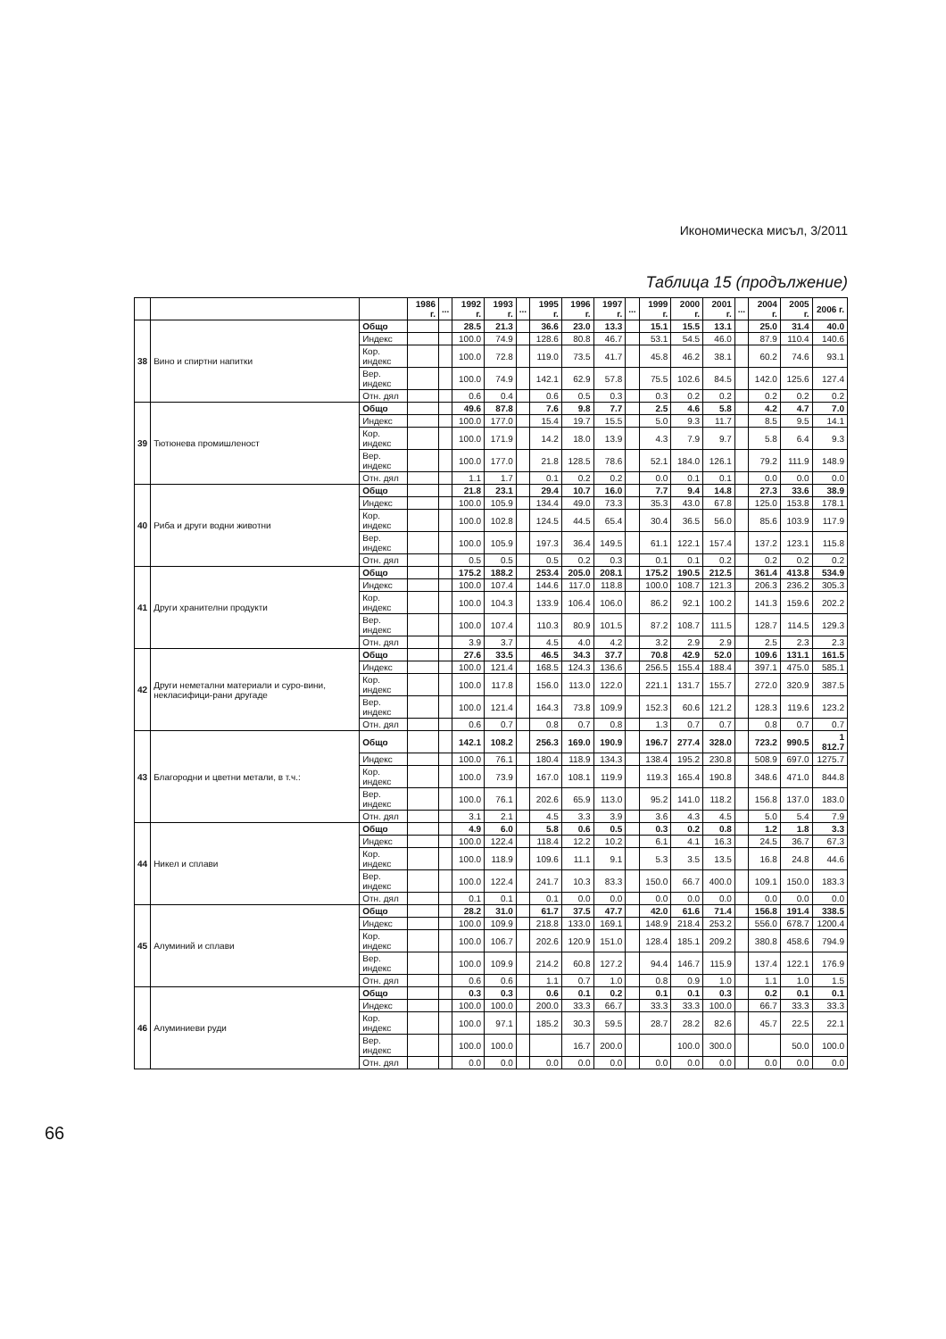Икономическа мисъл, 3/2011
Таблица 15 (продължение)
| | | | 1986 г. | ... | 1992 г. | 1993 г. | ... | 1995 г. | 1996 г. | 1997 г. | ... | 1999 г. | 2000 г. | 2001 г. | ... | 2004 г. | 2005 г. | 2006 г. |
| --- | --- | --- | --- | --- | --- | --- | --- | --- | --- | --- | --- | --- | --- | --- | --- | --- | --- | --- |
| 38 | Вино и спиртни напитки | Общо | | | 28.5 | 21.3 | | 36.6 | 23.0 | 13.3 | | 15.1 | 15.5 | 13.1 | | 25.0 | 31.4 | 40.0 |
| | | Индекс | | | 100.0 | 74.9 | | 128.6 | 80.8 | 46.7 | | 53.1 | 54.5 | 46.0 | | 87.9 | 110.4 | 140.6 |
| | | Кор. индекс | | | 100.0 | 72.8 | | 119.0 | 73.5 | 41.7 | | 45.8 | 46.2 | 38.1 | | 60.2 | 74.6 | 93.1 |
| | | Вер. индекс | | | 100.0 | 74.9 | | 142.1 | 62.9 | 57.8 | | 75.5 | 102.6 | 84.5 | | 142.0 | 125.6 | 127.4 |
| | | Отн. дял | | | 0.6 | 0.4 | | 0.6 | 0.5 | 0.3 | | 0.3 | 0.2 | 0.2 | | 0.2 | 0.2 | 0.2 |
| 39 | Тютюнева промишленост | Общо | | | 49.6 | 87.8 | | 7.6 | 9.8 | 7.7 | | 2.5 | 4.6 | 5.8 | | 4.2 | 4.7 | 7.0 |
| | | Индекс | | | 100.0 | 177.0 | | 15.4 | 19.7 | 15.5 | | 5.0 | 9.3 | 11.7 | | 8.5 | 9.5 | 14.1 |
| | | Кор. индекс | | | 100.0 | 171.9 | | 14.2 | 18.0 | 13.9 | | 4.3 | 7.9 | 9.7 | | 5.8 | 6.4 | 9.3 |
| | | Вер. индекс | | | 100.0 | 177.0 | | 21.8 | 128.5 | 78.6 | | 52.1 | 184.0 | 126.1 | | 79.2 | 111.9 | 148.9 |
| | | Отн. дял | | | 1.1 | 1.7 | | 0.1 | 0.2 | 0.2 | | 0.0 | 0.1 | 0.1 | | 0.0 | 0.0 | 0.0 |
| 40 | Риба и други водни животни | Общо | | | 21.8 | 23.1 | | 29.4 | 10.7 | 16.0 | | 7.7 | 9.4 | 14.8 | | 27.3 | 33.6 | 38.9 |
| | | Индекс | | | 100.0 | 105.9 | | 134.4 | 49.0 | 73.3 | | 35.3 | 43.0 | 67.8 | | 125.0 | 153.8 | 178.1 |
| | | Кор. индекс | | | 100.0 | 102.8 | | 124.5 | 44.5 | 65.4 | | 30.4 | 36.5 | 56.0 | | 85.6 | 103.9 | 117.9 |
| | | Вер. индекс | | | 100.0 | 105.9 | | 197.3 | 36.4 | 149.5 | | 61.1 | 122.1 | 157.4 | | 137.2 | 123.1 | 115.8 |
| | | Отн. дял | | | 0.5 | 0.5 | | 0.5 | 0.2 | 0.3 | | 0.1 | 0.1 | 0.2 | | 0.2 | 0.2 | 0.2 |
| 41 | Други хранителни продукти | Общо | | | 175.2 | 188.2 | | 253.4 | 205.0 | 208.1 | | 175.2 | 190.5 | 212.5 | | 361.4 | 413.8 | 534.9 |
| | | Индекс | | | 100.0 | 107.4 | | 144.6 | 117.0 | 118.8 | | 100.0 | 108.7 | 121.3 | | 206.3 | 236.2 | 305.3 |
| | | Кор. индекс | | | 100.0 | 104.3 | | 133.9 | 106.4 | 106.0 | | 86.2 | 92.1 | 100.2 | | 141.3 | 159.6 | 202.2 |
| | | Вер. индекс | | | 100.0 | 107.4 | | 110.3 | 80.9 | 101.5 | | 87.2 | 108.7 | 111.5 | | 128.7 | 114.5 | 129.3 |
| | | Отн. дял | | | 3.9 | 3.7 | | 4.5 | 4.0 | 4.2 | | 3.2 | 2.9 | 2.9 | | 2.5 | 2.3 | 2.3 |
| 42 | Други неметални материали и суро-вини, некласифици-рани другаде | Общо | | | 27.6 | 33.5 | | 46.5 | 34.3 | 37.7 | | 70.8 | 42.9 | 52.0 | | 109.6 | 131.1 | 161.5 |
| | | Индекс | | | 100.0 | 121.4 | | 168.5 | 124.3 | 136.6 | | 256.5 | 155.4 | 188.4 | | 397.1 | 475.0 | 585.1 |
| | | Кор. индекс | | | 100.0 | 117.8 | | 156.0 | 113.0 | 122.0 | | 221.1 | 131.7 | 155.7 | | 272.0 | 320.9 | 387.5 |
| | | Вер. индекс | | | 100.0 | 121.4 | | 164.3 | 73.8 | 109.9 | | 152.3 | 60.6 | 121.2 | | 128.3 | 119.6 | 123.2 |
| | | Отн. дял | | | 0.6 | 0.7 | | 0.8 | 0.7 | 0.8 | | 1.3 | 0.7 | 0.7 | | 0.8 | 0.7 | 0.7 |
| 43 | Благородни и цветни метали, в т.ч.: | Общо | | | 142.1 | 108.2 | | 256.3 | 169.0 | 190.9 | | 196.7 | 277.4 | 328.0 | | 723.2 | 990.5 | 1 812.7 |
| | | Индекс | | | 100.0 | 76.1 | | 180.4 | 118.9 | 134.3 | | 138.4 | 195.2 | 230.8 | | 508.9 | 697.0 | 1275.7 |
| | | Кор. индекс | | | 100.0 | 73.9 | | 167.0 | 108.1 | 119.9 | | 119.3 | 165.4 | 190.8 | | 348.6 | 471.0 | 844.8 |
| | | Вер. индекс | | | 100.0 | 76.1 | | 202.6 | 65.9 | 113.0 | | 95.2 | 141.0 | 118.2 | | 156.8 | 137.0 | 183.0 |
| | | Отн. дял | | | 3.1 | 2.1 | | 4.5 | 3.3 | 3.9 | | 3.6 | 4.3 | 4.5 | | 5.0 | 5.4 | 7.9 |
| 44 | Никел и сплави | Общо | | | 4.9 | 6.0 | | 5.8 | 0.6 | 0.5 | | 0.3 | 0.2 | 0.8 | | 1.2 | 1.8 | 3.3 |
| | | Индекс | | | 100.0 | 122.4 | | 118.4 | 12.2 | 10.2 | | 6.1 | 4.1 | 16.3 | | 24.5 | 36.7 | 67.3 |
| | | Кор. индекс | | | 100.0 | 118.9 | | 109.6 | 11.1 | 9.1 | | 5.3 | 3.5 | 13.5 | | 16.8 | 24.8 | 44.6 |
| | | Вер. индекс | | | 100.0 | 122.4 | | 241.7 | 10.3 | 83.3 | | 150.0 | 66.7 | 400.0 | | 109.1 | 150.0 | 183.3 |
| | | Отн. дял | | | 0.1 | 0.1 | | 0.1 | 0.0 | 0.0 | | 0.0 | 0.0 | 0.0 | | 0.0 | 0.0 | 0.0 |
| 45 | Алуминий и сплави | Общо | | | 28.2 | 31.0 | | 61.7 | 37.5 | 47.7 | | 42.0 | 61.6 | 71.4 | | 156.8 | 191.4 | 338.5 |
| | | Индекс | | | 100.0 | 109.9 | | 218.8 | 133.0 | 169.1 | | 148.9 | 218.4 | 253.2 | | 556.0 | 678.7 | 1200.4 |
| | | Кор. индекс | | | 100.0 | 106.7 | | 202.6 | 120.9 | 151.0 | | 128.4 | 185.1 | 209.2 | | 380.8 | 458.6 | 794.9 |
| | | Вер. индекс | | | 100.0 | 109.9 | | 214.2 | 60.8 | 127.2 | | 94.4 | 146.7 | 115.9 | | 137.4 | 122.1 | 176.9 |
| | | Отн. дял | | | 0.6 | 0.6 | | 1.1 | 0.7 | 1.0 | | 0.8 | 0.9 | 1.0 | | 1.1 | 1.0 | 1.5 |
| 46 | Алуминиеви руди | Общо | | | 0.3 | 0.3 | | 0.6 | 0.1 | 0.2 | | 0.1 | 0.1 | 0.3 | | 0.2 | 0.1 | 0.1 |
| | | Индекс | | | 100.0 | 100.0 | | 200.0 | 33.3 | 66.7 | | 33.3 | 33.3 | 100.0 | | 66.7 | 33.3 | 33.3 |
| | | Кор. индекс | | | 100.0 | 97.1 | | 185.2 | 30.3 | 59.5 | | 28.7 | 28.2 | 82.6 | | 45.7 | 22.5 | 22.1 |
| | | Вер. индекс | | | 100.0 | 100.0 | | | 16.7 | 200.0 | | | 100.0 | 300.0 | | | 50.0 | 100.0 |
| | | Отн. дял | | | 0.0 | 0.0 | | 0.0 | 0.0 | 0.0 | | 0.0 | 0.0 | 0.0 | | 0.0 | 0.0 | 0.0 |
66